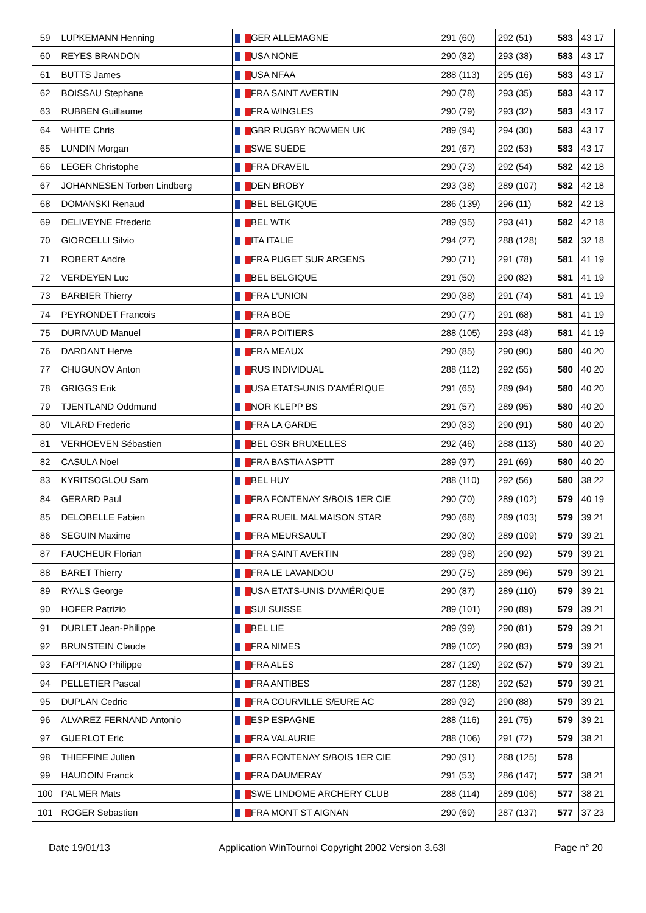| 59 | LUPKEMANN Henning | GER ALLEMAGNE | 291 (60) | 292 (51) | 583 | 43 17 |
| 60 | REYES BRANDON | USA NONE | 290 (82) | 293 (38) | 583 | 43 17 |
| 61 | BUTTS James | USA NFAA | 288 (113) | 295 (16) | 583 | 43 17 |
| 62 | BOISSAU Stephane | FRA SAINT AVERTIN | 290 (78) | 293 (35) | 583 | 43 17 |
| 63 | RUBBEN Guillaume | FRA WINGLES | 290 (79) | 293 (32) | 583 | 43 17 |
| 64 | WHITE Chris | GBR RUGBY BOWMEN UK | 289 (94) | 294 (30) | 583 | 43 17 |
| 65 | LUNDIN Morgan | SWE SUÈDE | 291 (67) | 292 (53) | 583 | 43 17 |
| 66 | LEGER Christophe | FRA DRAVEIL | 290 (73) | 292 (54) | 582 | 42 18 |
| 67 | JOHANNESEN Torben Lindberg | DEN BROBY | 293 (38) | 289 (107) | 582 | 42 18 |
| 68 | DOMANSKI Renaud | BEL BELGIQUE | 286 (139) | 296 (11) | 582 | 42 18 |
| 69 | DELIVEYNE Ffrederic | BEL WTK | 289 (95) | 293 (41) | 582 | 42 18 |
| 70 | GIORCELLI Silvio | ITA ITALIE | 294 (27) | 288 (128) | 582 | 32 18 |
| 71 | ROBERT Andre | FRA PUGET SUR ARGENS | 290 (71) | 291 (78) | 581 | 41 19 |
| 72 | VERDEYEN Luc | BEL BELGIQUE | 291 (50) | 290 (82) | 581 | 41 19 |
| 73 | BARBIER Thierry | FRA L'UNION | 290 (88) | 291 (74) | 581 | 41 19 |
| 74 | PEYRONDET Francois | FRA BOE | 290 (77) | 291 (68) | 581 | 41 19 |
| 75 | DURIVAUD Manuel | FRA POITIERS | 288 (105) | 293 (48) | 581 | 41 19 |
| 76 | DARDANT Herve | FRA MEAUX | 290 (85) | 290 (90) | 580 | 40 20 |
| 77 | CHUGUNOV Anton | RUS INDIVIDUAL | 288 (112) | 292 (55) | 580 | 40 20 |
| 78 | GRIGGS Erik | USA ETATS-UNIS D'AMÉRIQUE | 291 (65) | 289 (94) | 580 | 40 20 |
| 79 | TJENTLAND Oddmund | NOR KLEPP BS | 291 (57) | 289 (95) | 580 | 40 20 |
| 80 | VILARD Frederic | FRA LA GARDE | 290 (83) | 290 (91) | 580 | 40 20 |
| 81 | VERHOEVEN Sébastien | BEL GSR BRUXELLES | 292 (46) | 288 (113) | 580 | 40 20 |
| 82 | CASULA Noel | FRA BASTIA ASPTT | 289 (97) | 291 (69) | 580 | 40 20 |
| 83 | KYRITSOGLOU Sam | BEL HUY | 288 (110) | 292 (56) | 580 | 38 22 |
| 84 | GERARD Paul | FRA FONTENAY S/BOIS 1ER CIE | 290 (70) | 289 (102) | 579 | 40 19 |
| 85 | DELOBELLE Fabien | FRA RUEIL MALMAISON STAR | 290 (68) | 289 (103) | 579 | 39 21 |
| 86 | SEGUIN Maxime | FRA MEURSAULT | 290 (80) | 289 (109) | 579 | 39 21 |
| 87 | FAUCHEUR Florian | FRA SAINT AVERTIN | 289 (98) | 290 (92) | 579 | 39 21 |
| 88 | BARET Thierry | FRA LE LAVANDOU | 290 (75) | 289 (96) | 579 | 39 21 |
| 89 | RYALS George | USA ETATS-UNIS D'AMÉRIQUE | 290 (87) | 289 (110) | 579 | 39 21 |
| 90 | HOFER Patrizio | SUI SUISSE | 289 (101) | 290 (89) | 579 | 39 21 |
| 91 | DURLET Jean-Philippe | BEL LIE | 289 (99) | 290 (81) | 579 | 39 21 |
| 92 | BRUNSTEIN Claude | FRA NIMES | 289 (102) | 290 (83) | 579 | 39 21 |
| 93 | FAPPIANO Philippe | FRA ALES | 287 (129) | 292 (57) | 579 | 39 21 |
| 94 | PELLETIER Pascal | FRA ANTIBES | 287 (128) | 292 (52) | 579 | 39 21 |
| 95 | DUPLAN Cedric | FRA COURVILLE S/EURE AC | 289 (92) | 290 (88) | 579 | 39 21 |
| 96 | ALVAREZ FERNAND Antonio | ESP ESPAGNE | 288 (116) | 291 (75) | 579 | 39 21 |
| 97 | GUERLOT Eric | FRA VALAURIE | 288 (106) | 291 (72) | 579 | 38 21 |
| 98 | THIEFFINE Julien | FRA FONTENAY S/BOIS 1ER CIE | 290 (91) | 288 (125) | 578 | |
| 99 | HAUDOIN Franck | FRA DAUMERAY | 291 (53) | 286 (147) | 577 | 38 21 |
| 100 | PALMER Mats | SWE LINDOME ARCHERY CLUB | 288 (114) | 289 (106) | 577 | 38 21 |
| 101 | ROGER Sebastien | FRA MONT ST AIGNAN | 290 (69) | 287 (137) | 577 | 37 23 |
Date 19/01/13 Application WinTournoi Copyright 2002 Version 3.63l Page n° 20